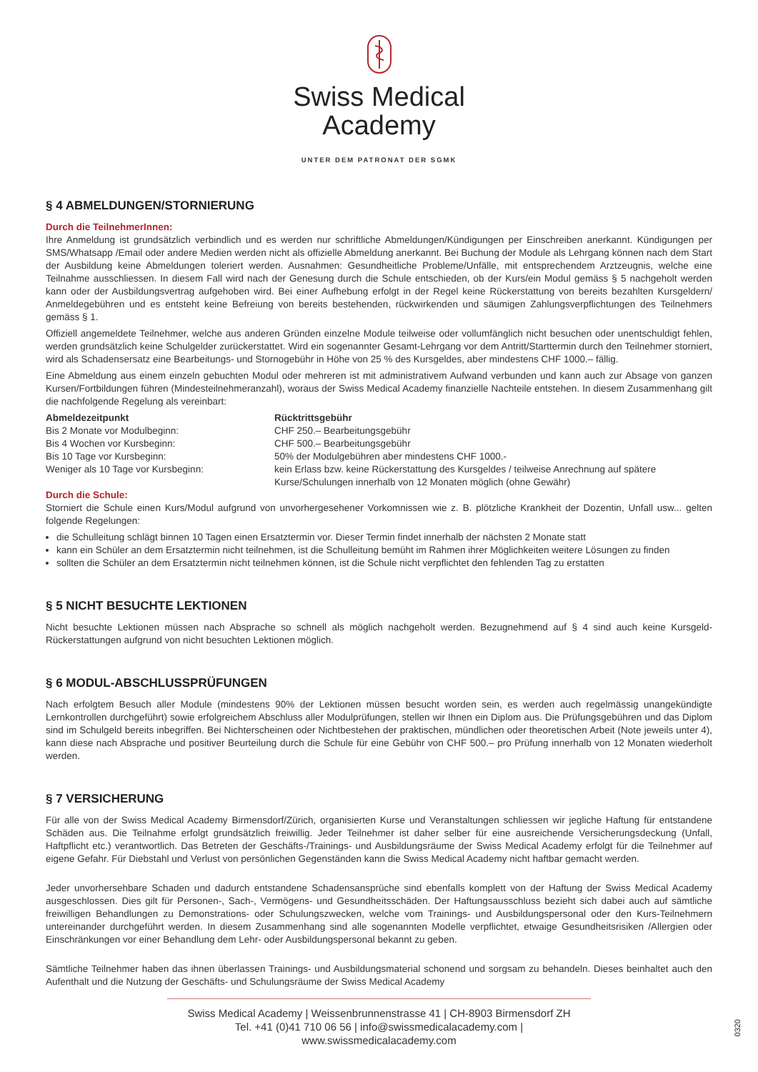Swiss Medical
Academy
UNTER DEM PATRONAT DER SGMK
§ 4 ABMELDUNGEN/STORNIERUNG
Durch die TeilnehmerInnen:
Ihre Anmeldung ist grundsätzlich verbindlich und es werden nur schriftliche Abmeldungen/Kündigungen per Einschreiben anerkannt. Kündigungen per SMS/Whatsapp /Email oder andere Medien werden nicht als offizielle Abmeldung anerkannt. Bei Buchung der Module als Lehrgang können nach dem Start der Ausbildung keine Abmeldungen toleriert werden. Ausnahmen: Gesundheitliche Probleme/Unfälle, mit entsprechendem Arztzeugnis, welche eine Teilnahme ausschliessen. In diesem Fall wird nach der Genesung durch die Schule entschieden, ob der Kurs/ein Modul gemäss § 5 nachgeholt werden kann oder der Ausbildungsvertrag aufgehoben wird. Bei einer Aufhebung erfolgt in der Regel keine Rückerstattung von bereits bezahlten Kursgeldern/ Anmeldegebühren und es entsteht keine Befreiung von bereits bestehenden, rückwirkenden und säumigen Zahlungsverpflichtungen des Teilnehmers gemäss § 1.
Offiziell angemeldete Teilnehmer, welche aus anderen Gründen einzelne Module teilweise oder vollumfänglich nicht besuchen oder unentschuldigt fehlen, werden grundsätzlich keine Schulgelder zurückerstattet. Wird ein sogenannter Gesamt-Lehrgang vor dem Antritt/Starttermin durch den Teilnehmer storniert, wird als Schadensersatz eine Bearbeitungs- und Stornogebühr in Höhe von 25 % des Kursgeldes, aber mindestens CHF 1000.– fällig.
Eine Abmeldung aus einem einzeln gebuchten Modul oder mehreren ist mit administrativem Aufwand verbunden und kann auch zur Absage von ganzen Kursen/Fortbildungen führen (Mindesteilnehmeranzahl), woraus der Swiss Medical Academy finanzielle Nachteile entstehen. In diesem Zusammenhang gilt die nachfolgende Regelung als vereinbart:
| Abmeldezeitpunkt | Rücktrittsgebühr |
| --- | --- |
| Bis 2 Monate vor Modulbeginn: | CHF 250.– Bearbeitungsgebühr |
| Bis 4 Wochen vor Kursbeginn: | CHF 500.– Bearbeitungsgebühr |
| Bis 10 Tage vor Kursbeginn: | 50% der Modulgebühren aber mindestens CHF 1000.- |
| Weniger als 10 Tage vor Kursbeginn: | kein Erlass bzw. keine Rückerstattung des Kursgeldes / teilweise Anrechnung auf spätere Kurse/Schulungen innerhalb von 12 Monaten möglich (ohne Gewähr) |
Durch die Schule:
Storniert die Schule einen Kurs/Modul aufgrund von unvorhergesehener Vorkomnissen wie z. B. plötzliche Krankheit der Dozentin, Unfall usw... gelten folgende Regelungen:
die Schulleitung schlägt binnen 10 Tagen einen Ersatztermin vor. Dieser Termin findet innerhalb der nächsten 2 Monate statt
kann ein Schüler an dem Ersatztermin nicht teilnehmen, ist die Schulleitung bemüht im Rahmen ihrer Möglichkeiten weitere Lösungen zu finden
sollten die Schüler an dem Ersatztermin nicht teilnehmen können, ist die Schule nicht verpflichtet den fehlenden Tag zu erstatten
§ 5 NICHT BESUCHTE LEKTIONEN
Nicht besuchte Lektionen müssen nach Absprache so schnell als möglich nachgeholt werden. Bezugnehmend auf § 4 sind auch keine Kursgeld-Rückerstattungen aufgrund von nicht besuchten Lektionen möglich.
§ 6 MODUL-ABSCHLUSSPRÜFUNGEN
Nach erfolgtem Besuch aller Module (mindestens 90% der Lektionen müssen besucht worden sein, es werden auch regelmässig unangekündigte Lernkontrollen durchgeführt) sowie erfolgreichem Abschluss aller Modulprüfungen, stellen wir Ihnen ein Diplom aus. Die Prüfungsgebühren und das Diplom sind im Schulgeld bereits inbegriffen. Bei Nichterscheinen oder Nichtbestehen der praktischen, mündlichen oder theoretischen Arbeit (Note jeweils unter 4), kann diese nach Absprache und positiver Beurteilung durch die Schule für eine Gebühr von CHF 500.– pro Prüfung innerhalb von 12 Monaten wiederholt werden.
§ 7 VERSICHERUNG
Für alle von der Swiss Medical Academy Birmensdorf/Zürich, organisierten Kurse und Veranstaltungen schliessen wir jegliche Haftung für entstandene Schäden aus. Die Teilnahme erfolgt grundsätzlich freiwillig. Jeder Teilnehmer ist daher selber für eine ausreichende Versicherungsdeckung (Unfall, Haftpflicht etc.) verantwortlich. Das Betreten der Geschäfts-/Trainings- und Ausbildungsräume der Swiss Medical Academy erfolgt für die Teilnehmer auf eigene Gefahr. Für Diebstahl und Verlust von persönlichen Gegenständen kann die Swiss Medical Academy nicht haftbar gemacht werden.
Jeder unvorhersehbare Schaden und dadurch entstandene Schadensansprüche sind ebenfalls komplett von der Haftung der Swiss Medical Academy ausgeschlossen. Dies gilt für Personen-, Sach-, Vermögens- und Gesundheitsschäden. Der Haftungsausschluss bezieht sich dabei auch auf sämtliche freiwilligen Behandlungen zu Demonstrations- oder Schulungszwecken, welche vom Trainings- und Ausbildungspersonal oder den Kurs-Teilnehmern untereinander durchgeführt werden. In diesem Zusammenhang sind alle sogenannten Modelle verpflichtet, etwaige Gesundheitsrisiken /Allergien oder Einschränkungen vor einer Behandlung dem Lehr- oder Ausbildungspersonal bekannt zu geben.
Sämtliche Teilnehmer haben das ihnen überlassen Trainings- und Ausbildungsmaterial schonend und sorgsam zu behandeln. Dieses beinhaltet auch den Aufenthalt und die Nutzung der Geschäfts- und Schulungsräume der Swiss Medical Academy
Swiss Medical Academy | Weissenbrunnenstrasse 41 | CH-8903 Birmensdorf ZH
Tel. +41 (0)41 710 06 56 | info@swissmedicalacademy.com | www.swissmedicalacademy.com
0320